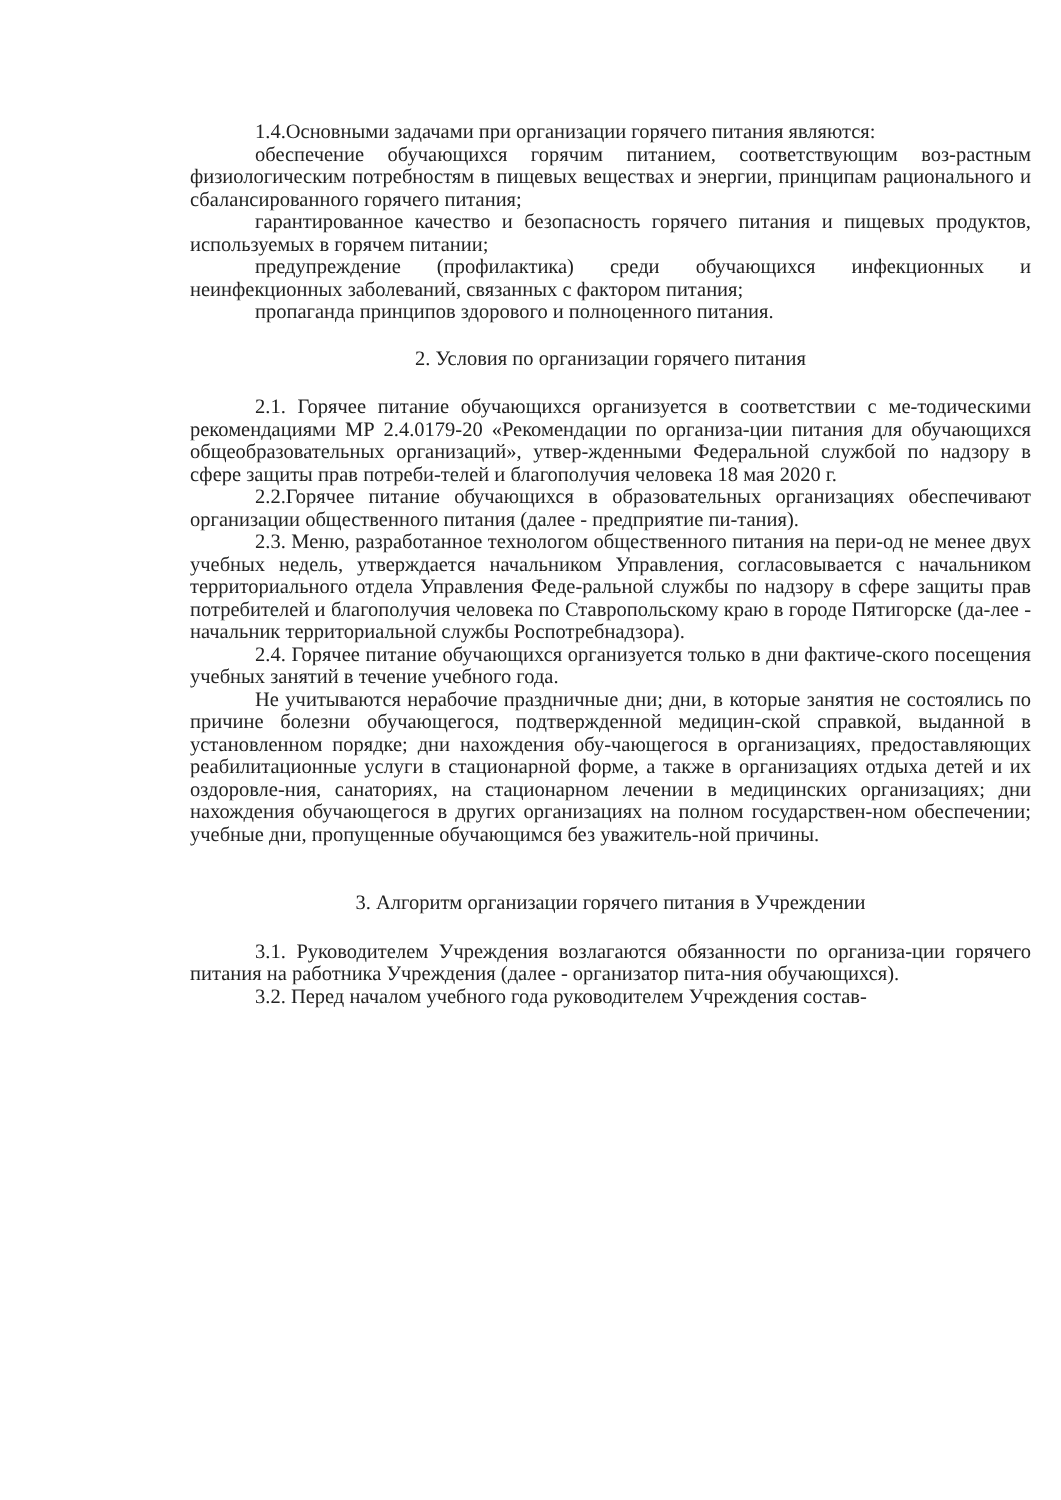1.4.Основными задачами при организации горячего питания являются:
обеспечение обучающихся горячим питанием, соответствующим воз-растным физиологическим потребностям в пищевых веществах и энергии, принципам рационального и сбалансированного горячего питания;
гарантированное качество и безопасность горячего питания и пищевых продуктов, используемых в горячем питании;
предупреждение (профилактика) среди обучающихся инфекционных и неинфекционных заболеваний, связанных с фактором питания;
пропаганда принципов здорового и полноценного питания.
2. Условия по организации горячего питания
2.1. Горячее питание обучающихся организуется в соответствии с ме-тодическими рекомендациями МР 2.4.0179-20 «Рекомендации по организа-ции питания для обучающихся общеобразовательных организаций», утвер-жденными Федеральной службой по надзору в сфере защиты прав потреби-телей и благополучия человека 18 мая 2020 г.
2.2.Горячее питание обучающихся в образовательных организациях обеспечивают организации общественного питания (далее - предприятие пи-тания).
2.3. Меню, разработанное технологом общественного питания на пери-од не менее двух учебных недель, утверждается начальником Управления, согласовывается с начальником территориального отдела Управления Феде-ральной службы по надзору в сфере защиты прав потребителей и благополучия человека по Ставропольскому краю в городе Пятигорске (да-лее - начальник территориальной службы Роспотребнадзора).
2.4. Горячее питание обучающихся организуется только в дни фактиче-ского посещения учебных занятий в течение учебного года.
Не учитываются нерабочие праздничные дни; дни, в которые занятия не состоялись по причине болезни обучающегося, подтвержденной медицин-ской справкой, выданной в установленном порядке; дни нахождения обу-чающегося в организациях, предоставляющих реабилитационные услуги в стационарной форме, а также в организациях отдыха детей и их оздоровле-ния, санаториях, на стационарном лечении в медицинских организациях; дни нахождения обучающегося в других организациях на полном государствен-ном обеспечении; учебные дни, пропущенные обучающимся без уважитель-ной причины.
3. Алгоритм организации горячего питания в Учреждении
3.1. Руководителем Учреждения возлагаются обязанности по организа-ции горячего питания на работника Учреждения (далее - организатор пита-ния обучающихся).
3.2. Перед началом учебного года руководителем Учреждения состав-